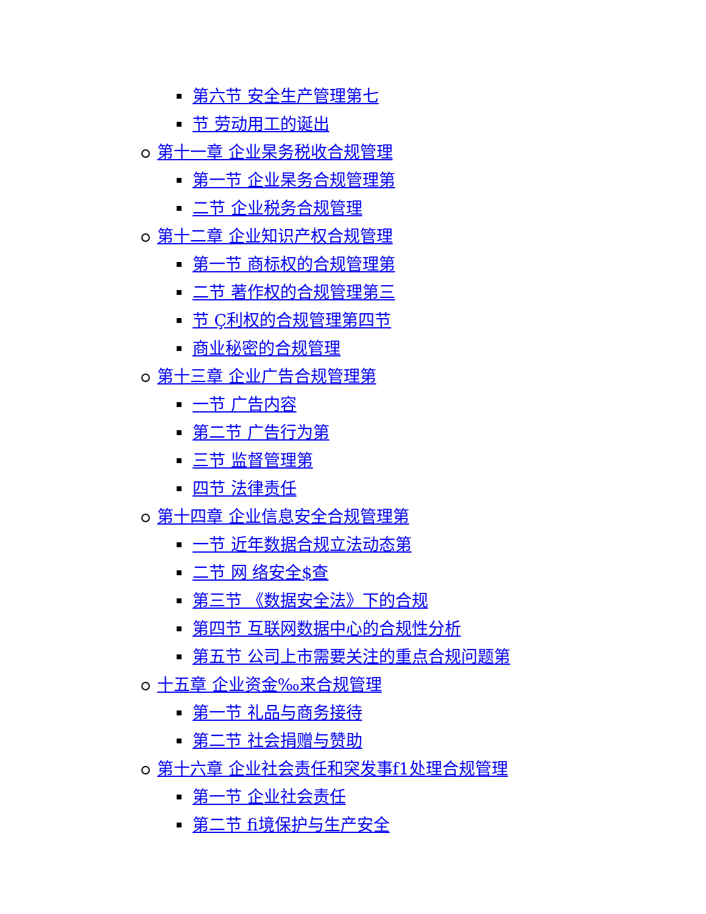第六节 安全生产管理第七
节 劳动用工的诞出
第十一章 企业杲务税收合规管理
第一节 企业杲务合规管理第
二节 企业税务合规管理
第十二章 企业知识产权合规管理
第一节 商标权的合规管理第
二节 著作权的合规管理第三
节 Ç利权的合规管理第四节
商业秘密的合规管理
第十三章 企业广告合规管理第
一节 广告内容
第二节 广告行为第
三节 监督管理第
四节 法律责任
第十四章 企业信息安全合规管理第
一节 近年数据合规立法动态第
二节 网 络安全$查
第三节 《数据安全法》下的合规
第四节 互联网数据中心的合规性分析
第五节 公司上市需要关注的重点合规问题第
十五章 企业资金‰来合规管理
第一节 礼品与商务接待
第二节 社会捐赠与赞助
第十六章 企业社会责任和突发事f1处理合规管理
第一节 企业社会责任
第二节 fi境保护与生产安全